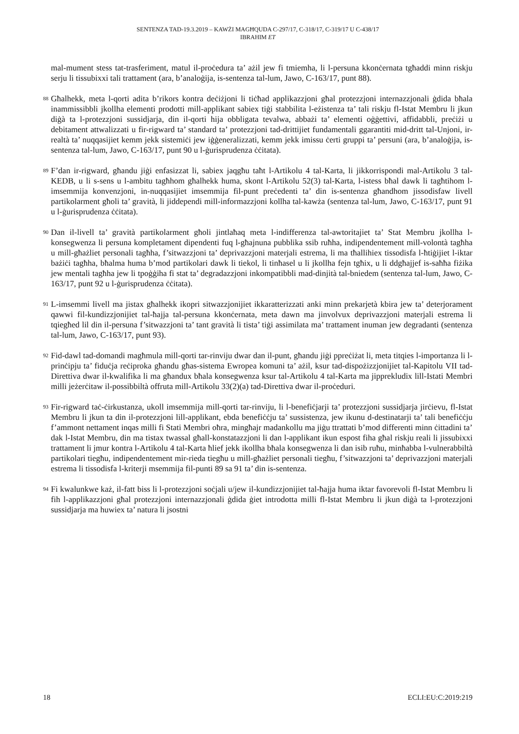SENTENZA TAD-19.3.2019 – KAWŻI MAGĦQUDA C-297/17, C-318/17, C-319/17 U C-438/17
IBRAHIM ET
mal-mument stess tat-trasferiment, matul il-proċedura ta’ ażil jew fi tmiemha, li l-persuna kkonċernata tgħaddi minn riskju serju li tissubixxi tali trattament (ara, b’analoġija, is-sentenza tal-lum, Jawo, C-163/17, punt 88).
88
Għalhekk, meta l-qorti adita b’rikors kontra deċiżjoni li tiċħad applikazzjoni għal protezzjoni internazzjonali ġdida bħala inammissibbli jkollha elementi prodotti mill-applikant sabiex tiġi stabbilita l-eżistenza ta’ tali riskju fl-Istat Membru li jkun diġà ta l-protezzjoni sussidjarja, din il-qorti hija obbligata tevalwa, abbażi ta’ elementi oġġettivi, affidabbli, preċiżi u debitament attwalizzati u fir-rigward ta’ standard ta’ protezzjoni tad-drittijiet fundamentali ggarantiti mid-dritt tal-Unjoni, ir-realtà ta’ nuqqasijiet kemm jekk sistemiċi jew iġġeneralizzati, kemm jekk imissu ċerti gruppi ta’ persuni (ara, b’analoġija, is-sentenza tal-lum, Jawo, C-163/17, punt 90 u l-ġurisprudenza ċċitata).
89
F’dan ir-rigward, għandu jiġi enfasizzat li, sabiex jaqgħu taħt l-Artikolu 4 tal-Karta, li jikkorrispondi mal-Artikolu 3 tal-KEDB, u li s-sens u l-ambitu tagħhom għalhekk huma, skont l-Artikolu 52(3) tal-Karta, l-istess bħal dawk li tagħtihom l-imsemmija konvenzjoni, in-nuqqasijiet imsemmija fil-punt preċedenti ta’ din is-sentenza għandhom jissodisfaw livell partikolarment għoli ta’ gravità, li jiddependi mill-informazzjoni kollha tal-kawża (sentenza tal-lum, Jawo, C-163/17, punt 91 u l-ġurisprudenza ċċitata).
90
Dan il-livell ta’ gravità partikolarment għoli jintlaħaq meta l-indifferenza tal-awtoritajiet ta’ Stat Membru jkollha l-konsegwenza li persuna kompletament dipendenti fuq l-għajnuna pubblika ssib ruħha, indipendentement mill-volontà tagħha u mill-għażliet personali tagħha, f’sitwazzjoni ta’ deprivazzjoni materjali estrema, li ma tħallihiex tissodisfa l-ħtiġijiet l-iktar bażiċi tagħha, bħalma huma b’mod partikolari dawk li tiekol, li tinħasel u li jkollha fejn tgħix, u li ddgħajjef is-saħħa fiżika jew mentali tagħha jew li tpoġġiha fi stat ta’ degradazzjoni inkompatibbli mad-dinjità tal-bniedem (sentenza tal-lum, Jawo, C-163/17, punt 92 u l-ġurisprudenza ċċitata).
91
L-imsemmi livell ma jistax għalhekk ikopri sitwazzjonijiet ikkaratterizzati anki minn prekarjetà kbira jew ta’ deterjorament qawwi fil-kundizzjonijiet tal-ħajja tal-persuna kkonċernata, meta dawn ma jinvolvux deprivazzjoni materjali estrema li tqiegħed lil din il-persuna f’sitwazzjoni ta’ tant gravità li tista’ tiġi assimilata ma’ trattament inuman jew degradanti (sentenza tal-lum, Jawo, C-163/17, punt 93).
92
Fid-dawl tad-domandi magħmula mill-qorti tar-rinviju dwar dan il-punt, għandu jiġi ppreċiżat li, meta titqies l-importanza li l-prinċipju ta’ fiduċja reċiproka għandu għas-sistema Ewropea komuni ta’ ażil, ksur tad-dispożizzjonijiet tal-Kapitolu VII tad-Direttiva dwar il-kwalifika li ma għandux bħala konsegwenza ksur tal-Artikolu 4 tal-Karta ma jipprekludix lill-Istati Membri milli jeżerċitaw il-possibbiltà offruta mill-Artikolu 33(2)(a) tad-Direttiva dwar il-proċeduri.
93
Fir-rigward taċ-ċirkustanza, ukoll imsemmija mill-qorti tar-rinviju, li l-benefiċjarji ta’ protezzjoni sussidjarja jirċievu, fl-Istat Membru li jkun ta din il-protezzjoni lill-applikant, ebda benefiċċju ta’ sussistenza, jew ikunu d-destinatarji ta’ tali benefiċċju f’ammont nettament inqas milli fi Stati Membri oħra, mingħajr madankollu ma jiġu ttrattati b’mod differenti minn ċittadini ta’ dak l-Istat Membru, din ma tistax twassal għall-konstatazzjoni li dan l-applikant ikun espost fiha għal riskju reali li jissubixxi trattament li jmur kontra l-Artikolu 4 tal-Karta ħlief jekk ikollha bħala konsegwenza li dan isib ruħu, minħabba l-vulnerabbiltà partikolari tiegħu, indipendentement mir-rieda tiegħu u mill-għażliet personali tiegħu, f’sitwazzjoni ta’ deprivazzjoni materjali estrema li tissodisfa l-kriterji msemmija fil-punti 89 sa 91 ta’ din is-sentenza.
94
Fi kwalunkwe każ, il-fatt biss li l-protezzjoni soċjali u/jew il-kundizzjonijiet tal-ħajja huma iktar favorevoli fl-Istat Membru li fih l-applikazzjoni għal protezzjoni internazzjonali ġdida ġiet introdotta milli fl-Istat Membru li jkun diġà ta l-protezzjoni sussidjarja ma huwiex ta’ natura li jsostni
18 ECLI:EU:C:2019:219